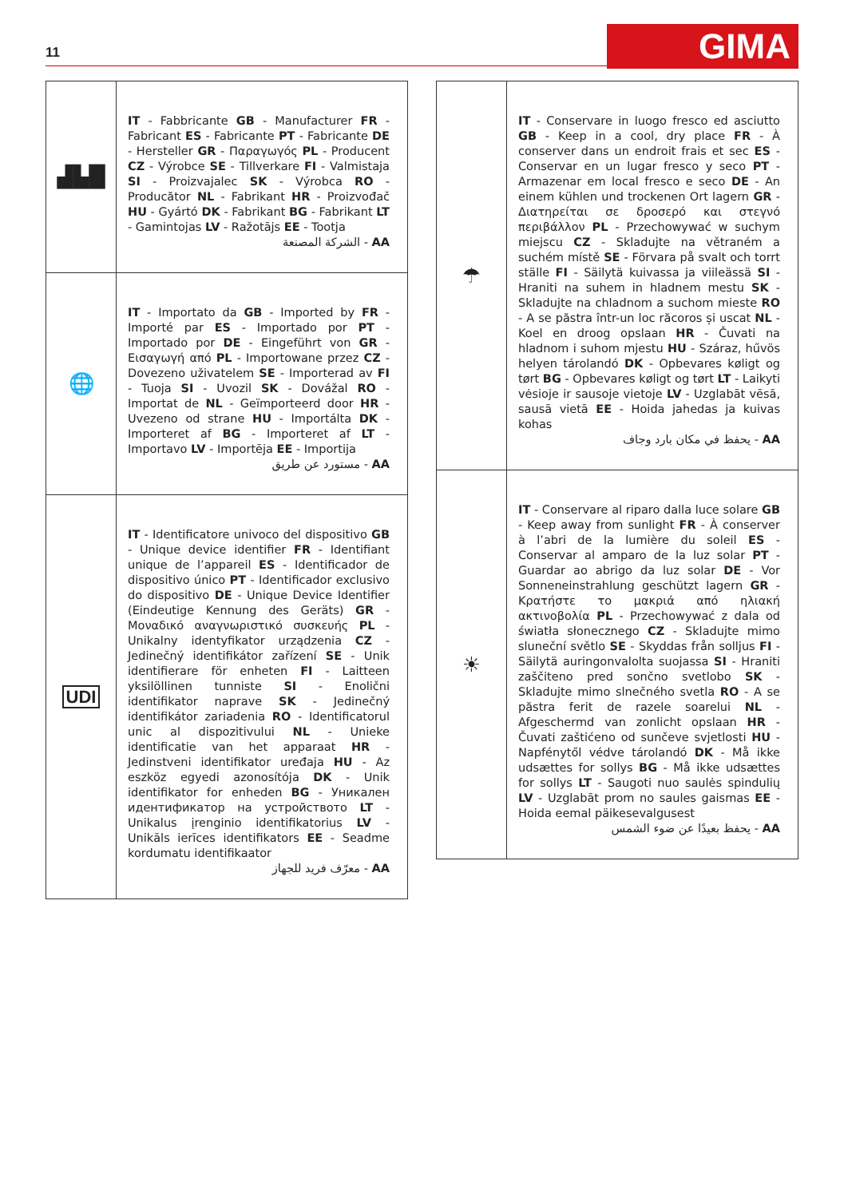11 GIMA
| ▟▙█ | IT - Fabbricante GB - Manufacturer FR - Fabricant ES - Fabricante PT - Fabricante DE - Hersteller GR - Παραγωγός PL - Producent CZ - Výrobce SE - Tillverkare FI - Valmistaja SI - Proizvajalec SK - Výrobca RO - Producător NL - Fabrikant HR - Proizvođač HU - Gyártó DK - Fabrikant BG - Fabrikant LT - Gamintojas LV - Ražotājs EE - Tootja AA - الشركة المصنعة |
| 🌐 | IT - Importato da GB - Imported by FR - Importé par ES - Importado por PT - Importado por DE - Eingeführt von GR - Εισαγωγή από PL - Importowane przez CZ - Dovezeno uživatelem SE - Importerad av FI - Tuoja SI - Uvozil SK - Dovážal RO - Importat de NL - Geïmporteerd door HR - Uvezeno od strane HU - Importálta DK - Importeret af BG - Importeret af LT - Importavo LV - Importēja EE - Importija AA - مستورد عن طريق |
| UDI | IT - Identificatore univoco del dispositivo GB - Unique device identifier FR - Identifiant unique de l’appareil ES - Identificador de dispositivo único PT - Identificador exclusivo do dispositivo DE - Unique Device Identifier (Eindeutige Kennung des Geräts) GR - Μοναδικό αναγνωριστικό συσκευής PL - Unikalny identyfikator urządzenia CZ - Jedinečný identifikátor zařízení SE - Unik identifierare för enheten FI - Laitteen yksilöllinen tunniste SI - Enolični identifikator naprave SK - Jedinečný identifikátor zariadenia RO - Identificatorul unic al dispozitivului NL - Unieke identificatie van het apparaat HR - Jedinstveni identifikator uređaja HU - Az eszköz egyedi azonosítója DK - Unik identifikator for enheden BG - Уникален идентификатор на устройството LT - Unikalus įrenginio identifikatorius LV - Unikāls ierīces identifikators EE - Seadme kordumatu identifikaator AA - معرّف فريد للجهاز |
| ☂ | IT - Conservare in luogo fresco ed asciutto GB - Keep in a cool, dry place FR - À conserver dans un endroit frais et sec ES - Conservar en un lugar fresco y seco PT - Armazenar em local fresco e seco DE - An einem kühlen und trockenen Ort lagern GR - Διατηρείται σε δροσερό και στεγνό περιβάλλον PL - Przechowywać w suchym miejscu CZ - Skladujte na větraném a suchém místě SE - Förvara på svalt och torrt ställe FI - Säilytä kuivassa ja viileässä SI - Hraniti na suhem in hladnem mestu SK - Skladujte na chladnom a suchom mieste RO - A se păstra într-un loc răcoros și uscat NL - Koel en droog opslaan HR - Čuvati na hladnom i suhom mjestu HU - Száraz, hűvös helyen tárolandó DK - Opbevares køligt og tørt BG - Opbevares køligt og tørt LT - Laikyti vėsioje ir sausoje vietoje LV - Uzglabāt vēsā, sausā vietā EE - Hoida jahedas ja kuivas kohas AA - يحفظ في مكان بارد وجاف |
| ☀ | IT - Conservare al riparo dalla luce solare GB - Keep away from sunlight FR - À conserver à l’abri de la lumière du soleil ES - Conservar al amparo de la luz solar PT - Guardar ao abrigo da luz solar DE - Vor Sonneneinstrahlung geschützt lagern GR - Κρατήστε το μακριά από ηλιακή ακτινοβολία PL - Przechowywać z dala od światła słonecznego CZ - Skladujte mimo sluneční světlo SE - Skyddas från solljus FI - Säilytä auringonvalolta suojassa SI - Hraniti zaščiteno pred sončno svetlobo SK - Skladujte mimo slnečného svetla RO - A se păstra ferit de razele soarelui NL - Afgeschermd van zonlicht opslaan HR - Čuvati zaštićeno od sunčeve svjetlosti HU - Napfénytől védve tárolandó DK - Må ikke udsættes for sollys BG - Må ikke udsættes for sollys LT - Saugoti nuo saulės spindulių LV - Uzglabāt prom no saules gaismas EE - Hoida eemal päikesevalgusest AA - يحفظ بعيدًا عن ضوء الشمس |